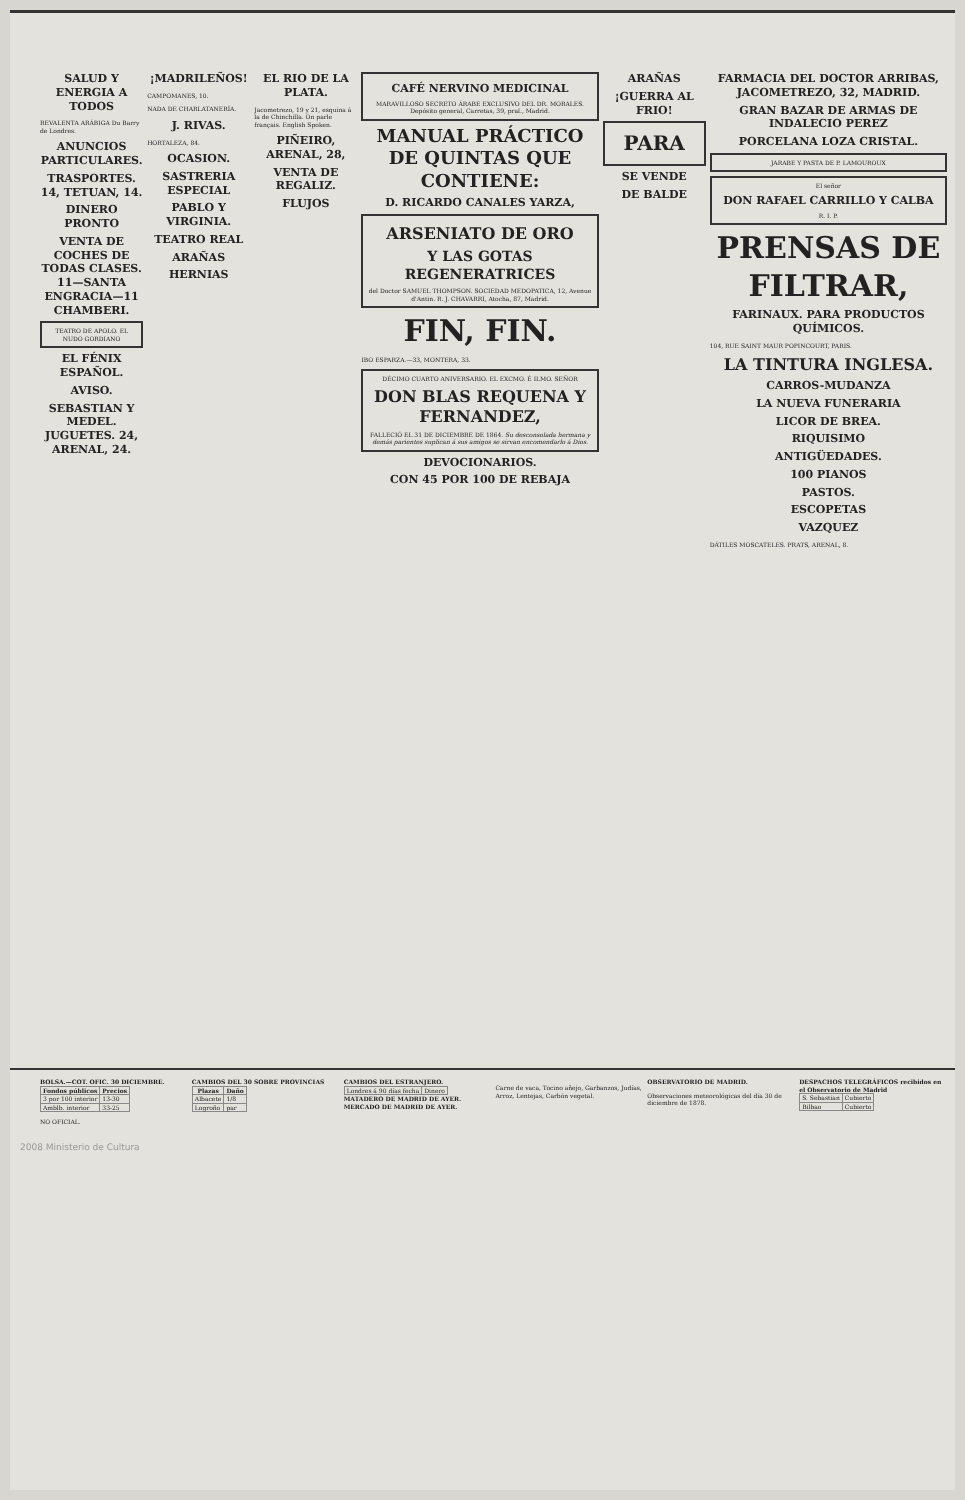SALUD Y ENERGIA A TODOS
REVALENTA ARÁBIGA Du Barry de Londres.
ANUNCIOS PARTICULARES.
TRASPORTES. 14, TETUAN, 14.
DINERO PRONTO
VENTA DE COCHES DE TODAS CLASES. 11—SANTA ENGRACIA—11 CHAMBERI.
TEATRO DE APOLO. EL NUDO GORDIANO
EL FÉNIX ESPAÑOL.
AVISO.
SEBASTIAN Y MEDEL. JUGUETES. 24, ARENAL, 24.
¡MADRILEÑOS!
CAMPOMANES, 10.
NADA DE CHARLATANERÍA.
J. RIVAS.
HORTALEZA, 84.
OCASION.
SASTRERIA ESPECIAL
PABLO Y VIRGINIA.
TEATRO REAL
ARAÑAS
HERNIAS
EL RIO DE LA PLATA.
Jacometrezo, 19 y 21, esquina á la de Chinchilla. On parle français. English Spoken.
PIÑEIRO, ARENAL, 28,
VENTA DE REGALIZ.
FLUJOS
CAFÉ NERVINO MEDICINAL
MARAVILLOSO SECRETO ÁRABE EXCLUSIVO DEL DR. MORALES. Depósito general, Carretas, 39, pral., Madrid.
MANUAL PRÁCTICO DE QUINTAS QUE CONTIENE:
D. RICARDO CANALES YARZA,
ARSENIATO DE ORO
Y LAS GOTAS REGENERATRICES
del Doctor SAMUEL THOMPSON. SOCIEDAD MEDOPATICA, 12, Avenue d'Antin. R. J. CHAVARRI, Atocha, 87, Madrid.
FIN, FIN.
IBO ESPARZA.—33, MONTERA, 33.
DÉCIMO CUARTO ANIVERSARIO. EL EXCMO. É ILMO. SEÑOR
DON BLAS REQUENA Y FERNANDEZ,
FALLECIÓ EL 31 DE DICIEMBRE DE 1864. Su desconsolada hermana y demás parientes suplican á sus amigos se sirvan encomendarlo á Dios.
DEVOCIONARIOS.
CON 45 POR 100 DE REBAJA
ARAÑAS
¡GUERRA AL FRIO!
PARA
SE VENDE
DE BALDE
FARMACIA DEL DOCTOR ARRIBAS, JACOMETREZO, 32, MADRID.
GRAN BAZAR DE ARMAS DE INDALECIO PEREZ
PORCELANA LOZA CRISTAL.
JARABE Y PASTA DE P. LAMOUROUX
El señor
DON RAFAEL CARRILLO Y CALBA
R. I. P.
PRENSAS DE FILTRAR,
FARINAUX. PARA PRODUCTOS QUÍMICOS.
104, RUE SAINT MAUR POPINCOURT, PARIS.
LA TINTURA INGLESA.
CARROS-MUDANZA
LA NUEVA FUNERARIA
LICOR DE BREA.
RIQUISIMO
ANTIGÜEDADES.
100 PIANOS
PASTOS.
ESCOPETAS
VAZQUEZ
DÁTILES MOSCATELES. PRATS, ARENAL, 8.
BOLSA.—COT. OFIC. 30 DICIEMBRE.
| Fondos públicos | Precios |
| --- | --- |
| 3 por 100 interior | 13-30 |
| Amblb. interior | 33-25 |
NO OFICIAL.
CAMBIOS DEL 30 SOBRE PROVINCIAS
| Plazas | Daño |
| --- | --- |
| Albacete | 1/8 |
| Logroño | par |
CAMBIOS DEL ESTRANJERO.
| Londres á 90 días fecha | Dinero |
MATADERO DE MADRID DE AYER. MERCADO DE MADRID DE AYER.
Carne de vaca, Tocino añejo, Garbanzos, Judías, Arroz, Lentejas, Carbón vegetal.
OBSERVATORIO DE MADRID.
Observaciones meteorológicas del día 30 de diciembre de 1878.
DESPACHOS TELEGRÁFICOS recibidos en el Observatorio de Madrid
| S. Sebastian | Cubierto |
| Bilbao | Cubierto |
2008 Ministerio de Cultura